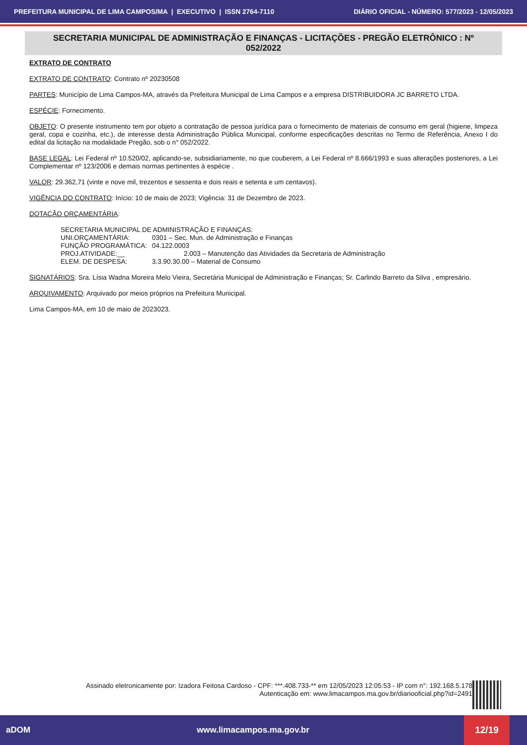PREFEITURA MUNICIPAL DE LIMA CAMPOS/MA | EXECUTIVO | ISSN 2764-7110 DIÁRIO OFICIAL - NÚMERO: 577/2023 - 12/05/2023
SECRETARIA MUNICIPAL DE ADMINISTRAÇÃO E FINANÇAS - LICITAÇÕES - PREGÃO ELETRÔNICO : Nº 052/2022
EXTRATO DE CONTRATO
EXTRATO DE CONTRATO: Contrato nº 20230508
PARTES: Município de Lima Campos-MA, através da Prefeitura Municipal de Lima Campos e a empresa DISTRIBUIDORA JC BARRETO LTDA.
ESPÉCIE: Fornecimento.
OBJETO: O presente instrumento tem por objeto a contratação de pessoa jurídica para o fornecimento de materiais de consumo em geral (higiene, limpeza geral, copa e cozinha, etc.), de interesse desta Administração Pública Municipal, conforme especificações descritas no Termo de Referência, Anexo I do edital da licitação na modalidade Pregão, sob o n° 052/2022.
BASE LEGAL: Lei Federal nº 10.520/02, aplicando-se, subsidiariamente, no que couberem, a Lei Federal nº 8.666/1993 e suas alterações posteriores, a Lei Complementar nº 123/2006 e demais normas pertinentes à espécie .
VALOR: 29.362,71 (vinte e nove mil, trezentos e sessenta e dois reais e setenta e um centavos).
VIGÊNCIA DO CONTRATO: Início: 10 de maio de 2023; Vigência: 31 de Dezembro de 2023.
DOTAÇÃO ORÇAMENTÁRIA:
SECRETARIA MUNICIPAL DE ADMINISTRAÇÃO E FINANÇAS:
| UNI.ORÇAMENTÁRIA: | 0301 – Sec. Mun. de Administração e Finanças |
| FUNÇÃO PROGRAMÁTICA: | 04.122.0003 |
| PROJ.ATIVIDADE:__ | 2.003 – Manutenção das Atividades da Secretaria de Administração |
| ELEM. DE DESPESA: | 3.3.90.30.00 – Material de Consumo |
SIGNATÁRIOS: Sra. Lísia Wadna Moreira Melo Vieira, Secretária Municipal de Administração e Finanças; Sr. Carlindo Barreto da Silva , empresário.
ARQUIVAMENTO: Arquivado por meios próprios na Prefeitura Municipal.
Lima Campos-MA, em 10 de maio de 2023023.
Assinado eletronicamente por: Izadora Feitosa Cardoso - CPF: ***.408.733-** em 12/05/2023 12:05:53 - IP com n°: 192.168.5.178
Autenticação em: www.limacampos.ma.gov.br/diariooficial.php?id=2491
aDOM www.limacampos.ma.gov.br
12/19